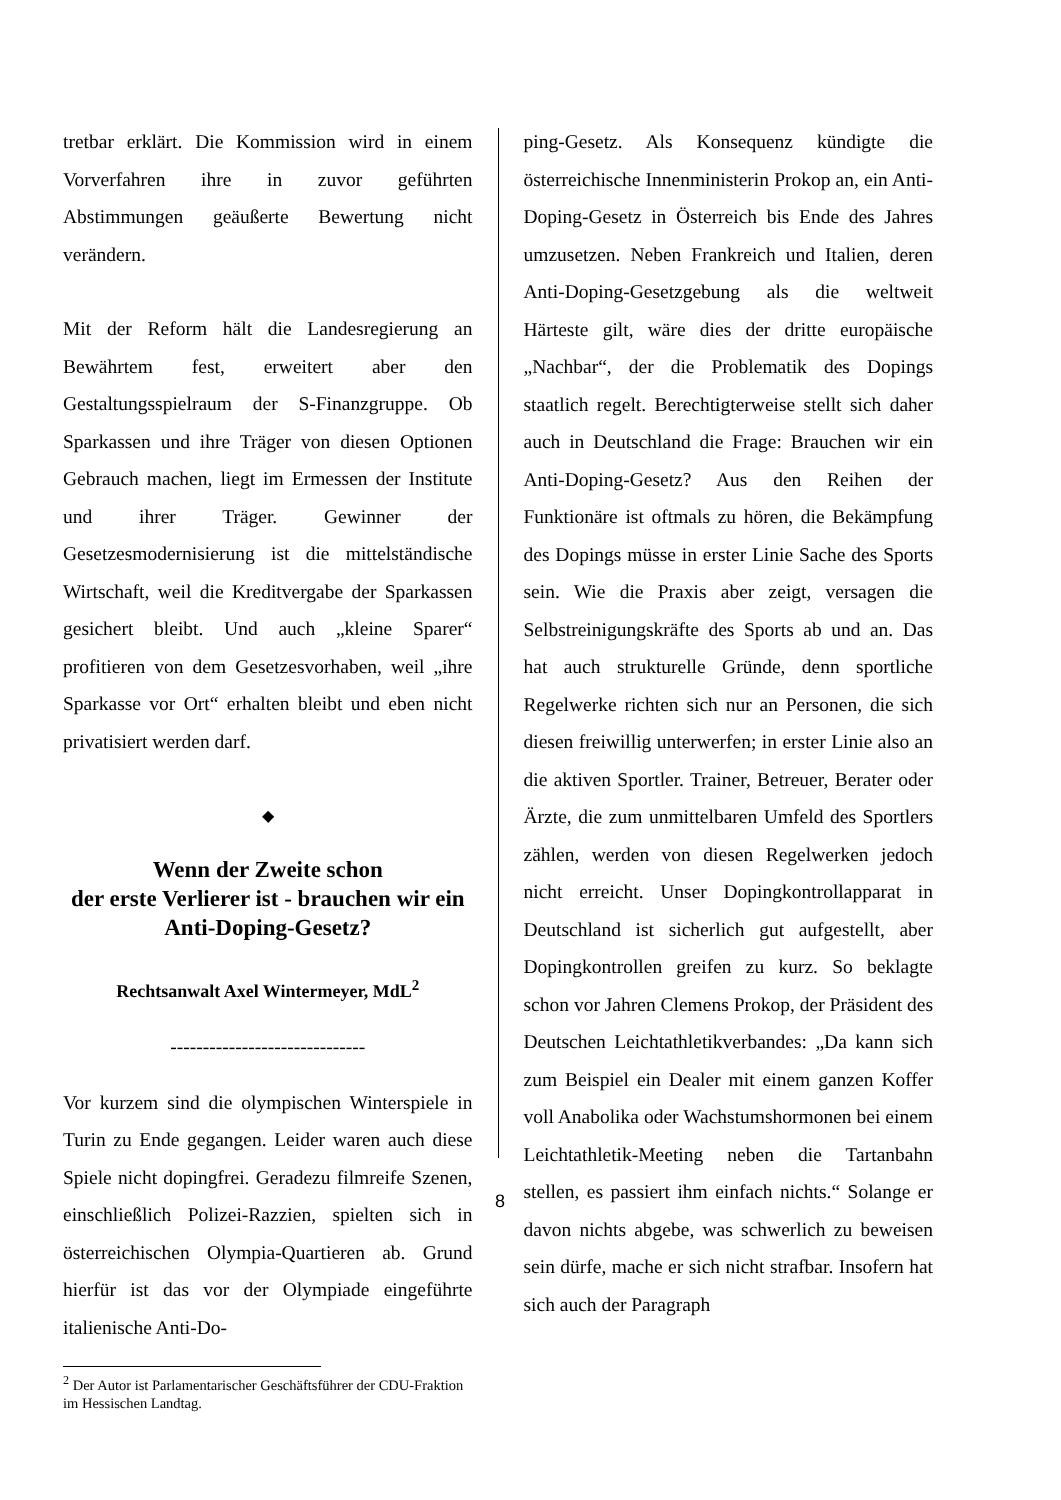tretbar erklärt. Die Kommission wird in einem Vorverfahren ihre in zuvor geführten Abstimmungen geäußerte Bewertung nicht verändern.
Mit der Reform hält die Landesregierung an Bewährtem fest, erweitert aber den Gestaltungsspielraum der S-Finanzgruppe. Ob Sparkassen und ihre Träger von diesen Optionen Gebrauch machen, liegt im Ermessen der Institute und ihrer Träger. Gewinner der Gesetzesmodernisierung ist die mittelständische Wirtschaft, weil die Kreditvergabe der Sparkassen gesichert bleibt. Und auch „kleine Sparer“ profitieren von dem Gesetzesvorhaben, weil „ihre Sparkasse vor Ort“ erhalten bleibt und eben nicht privatisiert werden darf.
◆
Wenn der Zweite schon
der erste Verlierer ist - brauchen wir ein Anti-Doping-Gesetz?
Rechtsanwalt Axel Wintermeyer, MdL<sup>2</sup>
------------------------------
Vor kurzem sind die olympischen Winterspiele in Turin zu Ende gegangen. Leider waren auch diese Spiele nicht dopingfrei. Geradezu filmreife Szenen, einschließlich Polizei-Razzien, spielten sich in österreichischen Olympia-Quartieren ab. Grund hierfür ist das vor der Olympiade eingeführte italienische Anti-Do-
<sup>2</sup> Der Autor ist Parlamentarischer Geschäftsführer der CDU-Fraktion im Hessischen Landtag.
ping-Gesetz. Als Konsequenz kündigte die österreichische Innenministerin Prokop an, ein Anti-Doping-Gesetz in Österreich bis Ende des Jahres umzusetzen. Neben Frankreich und Italien, deren Anti-Doping-Gesetzgebung als die weltweit Härteste gilt, wäre dies der dritte europäische „Nachbar“, der die Problematik des Dopings staatlich regelt. Berechtigterweise stellt sich daher auch in Deutschland die Frage: Brauchen wir ein Anti-Doping-Gesetz? Aus den Reihen der Funktionäre ist oftmals zu hören, die Bekämpfung des Dopings müsse in erster Linie Sache des Sports sein. Wie die Praxis aber zeigt, versagen die Selbstreinigungskräfte des Sports ab und an. Das hat auch strukturelle Gründe, denn sportliche Regelwerke richten sich nur an Personen, die sich diesen freiwillig unterwerfen; in erster Linie also an die aktiven Sportler. Trainer, Betreuer, Berater oder Ärzte, die zum unmittelbaren Umfeld des Sportlers zählen, werden von diesen Regelwerken jedoch nicht erreicht. Unser Dopingkontrollapparat in Deutschland ist sicherlich gut aufgestellt, aber Dopingkontrollen greifen zu kurz. So beklagte schon vor Jahren Clemens Prokop, der Präsident des Deutschen Leichtathletikverbandes: „Da kann sich zum Beispiel ein Dealer mit einem ganzen Koffer voll Anabolika oder Wachstumshormonen bei einem Leichtathletik-Meeting neben die Tartanbahn stellen, es passiert ihm einfach nichts.“ Solange er davon nichts abgebe, was schwerlich zu beweisen sein dürfe, mache er sich nicht strafbar. Insofern hat sich auch der Paragraph
8